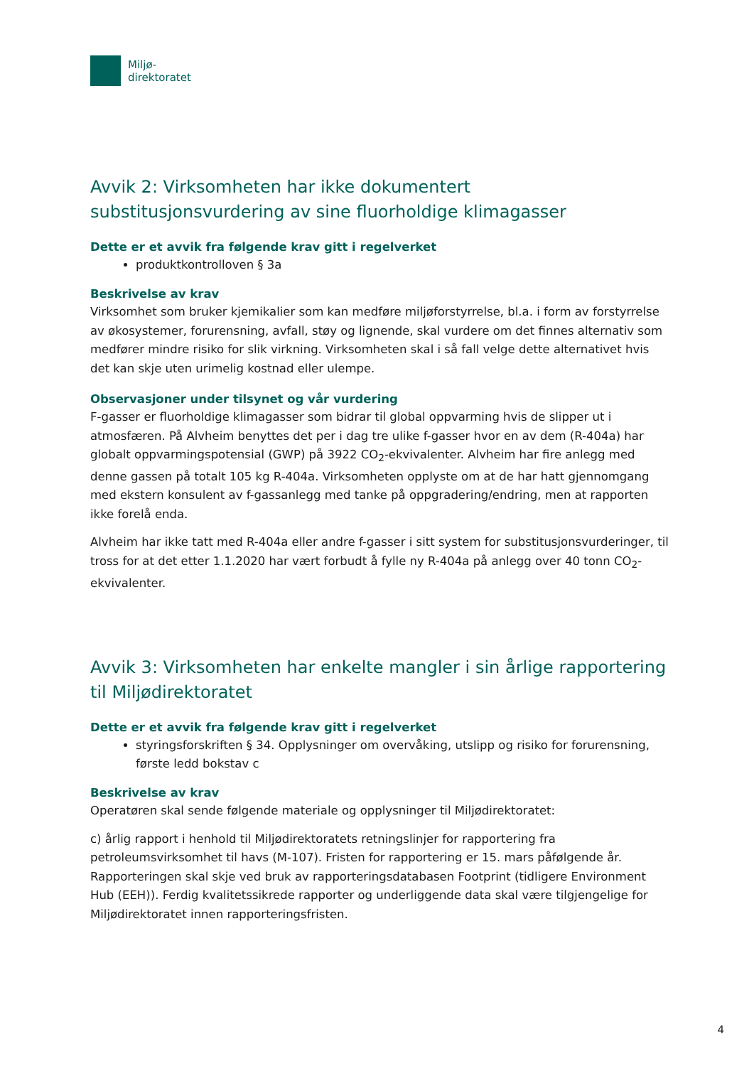Miljø-
direktoratet
Avvik 2: Virksomheten har ikke dokumentert substitusjonsvurdering av sine fluorholdige klimagasser
Dette er et avvik fra følgende krav gitt i regelverket
produktkontrolloven § 3a
Beskrivelse av krav
Virksomhet som bruker kjemikalier som kan medføre miljøforstyrrelse, bl.a. i form av forstyrrelse av økosystemer, forurensning, avfall, støy og lignende, skal vurdere om det finnes alternativ som medfører mindre risiko for slik virkning. Virksomheten skal i så fall velge dette alternativet hvis det kan skje uten urimelig kostnad eller ulempe.
Observasjoner under tilsynet og vår vurdering
F-gasser er fluorholdige klimagasser som bidrar til global oppvarming hvis de slipper ut i atmosfæren. På Alvheim benyttes det per i dag tre ulike f-gasser hvor en av dem (R-404a) har globalt oppvarmingspotensial (GWP) på 3922 CO<sub>2</sub>-ekvivalenter. Alvheim har fire anlegg med denne gassen på totalt 105 kg R-404a. Virksomheten opplyste om at de har hatt gjennomgang med ekstern konsulent av f-gassanlegg med tanke på oppgradering/endring, men at rapporten ikke forelå enda.
Alvheim har ikke tatt med R-404a eller andre f-gasser i sitt system for substitusjonsvurderinger, til tross for at det etter 1.1.2020 har vært forbudt å fylle ny R-404a på anlegg over 40 tonn CO<sub>2</sub>-ekvivalenter.
Avvik 3: Virksomheten har enkelte mangler i sin årlige rapportering til Miljødirektoratet
Dette er et avvik fra følgende krav gitt i regelverket
styringsforskriften § 34. Opplysninger om overvåking, utslipp og risiko for forurensning, første ledd bokstav c
Beskrivelse av krav
Operatøren skal sende følgende materiale og opplysninger til Miljødirektoratet:
c) årlig rapport i henhold til Miljødirektoratets retningslinjer for rapportering fra petroleumsvirksomhet til havs (M-107). Fristen for rapportering er 15. mars påfølgende år. Rapporteringen skal skje ved bruk av rapporteringsdatabasen Footprint (tidligere Environment Hub (EEH)). Ferdig kvalitetssikrede rapporter og underliggende data skal være tilgjengelige for Miljødirektoratet innen rapporteringsfristen.
4